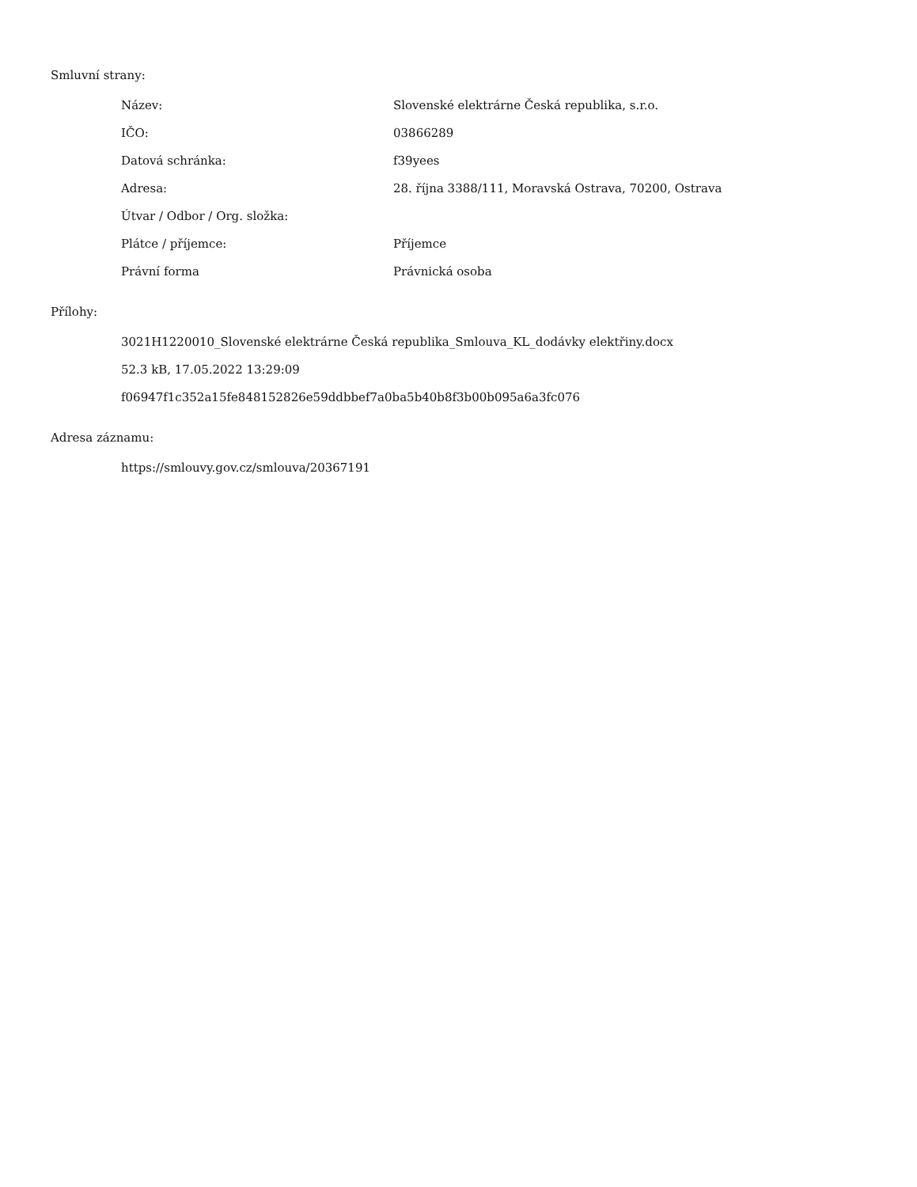Smluvní strany:
| Název: | Slovenské elektrárne Česká republika, s.r.o. |
| IČO: | 03866289 |
| Datová schránka: | f39yees |
| Adresa: | 28. října 3388/111, Moravská Ostrava, 70200, Ostrava |
| Útvar / Odbor / Org. složka: | |
| Plátce / příjemce: | Příjemce |
| Právní forma | Právnická osoba |
Přílohy:
3021H1220010_Slovenské elektrárne Česká republika_Smlouva_KL_dodávky elektřiny.docx
52.3 kB, 17.05.2022 13:29:09
f06947f1c352a15fe848152826e59ddbbef7a0ba5b40b8f3b00b095a6a3fc076
Adresa záznamu:
https://smlouvy.gov.cz/smlouva/20367191